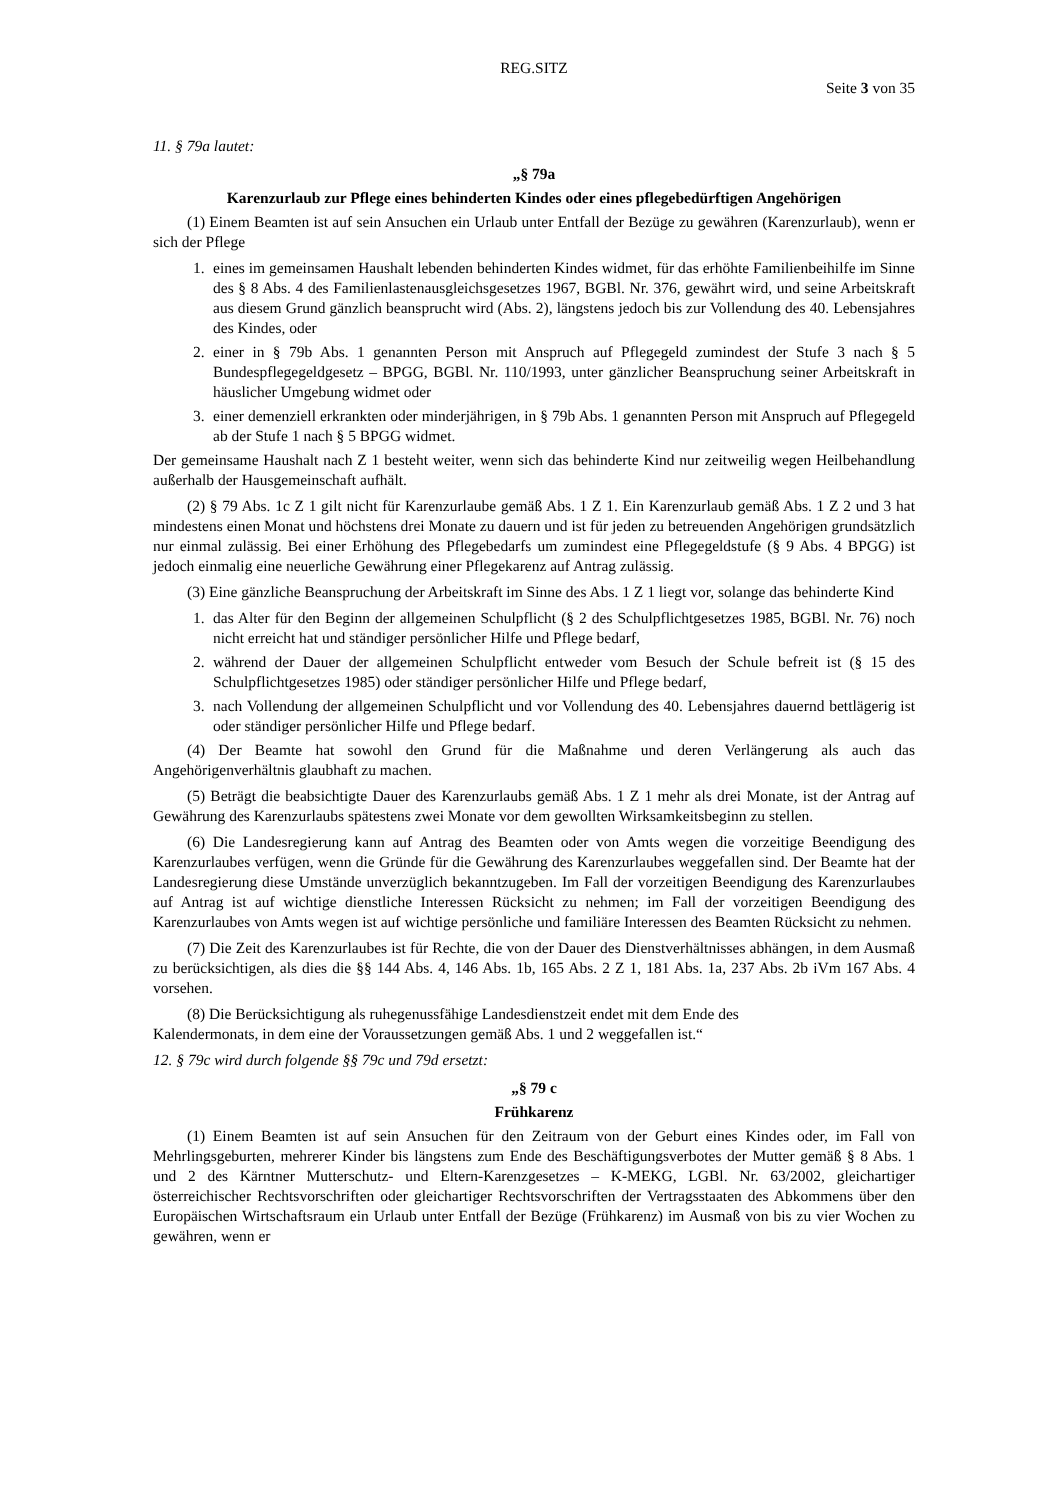REG.SITZ
Seite 3 von 35
11. § 79a lautet:
„§ 79a
Karenzurlaub zur Pflege eines behinderten Kindes oder eines pflegebedürftigen Angehörigen
(1) Einem Beamten ist auf sein Ansuchen ein Urlaub unter Entfall der Bezüge zu gewähren (Karenzurlaub), wenn er sich der Pflege
1. eines im gemeinsamen Haushalt lebenden behinderten Kindes widmet, für das erhöhte Familienbeihilfe im Sinne des § 8 Abs. 4 des Familienlastenausgleichsgesetzes 1967, BGBl. Nr. 376, gewährt wird, und seine Arbeitskraft aus diesem Grund gänzlich beansprucht wird (Abs. 2), längstens jedoch bis zur Vollendung des 40. Lebensjahres des Kindes, oder
2. einer in § 79b Abs. 1 genannten Person mit Anspruch auf Pflegegeld zumindest der Stufe 3 nach § 5 Bundespflegegeldgesetz – BPGG, BGBl. Nr. 110/1993, unter gänzlicher Beanspruchung seiner Arbeitskraft in häuslicher Umgebung widmet oder
3. einer demenziell erkrankten oder minderjährigen, in § 79b Abs. 1 genannten Person mit Anspruch auf Pflegegeld ab der Stufe 1 nach § 5 BPGG widmet.
Der gemeinsame Haushalt nach Z 1 besteht weiter, wenn sich das behinderte Kind nur zeitweilig wegen Heilbehandlung außerhalb der Hausgemeinschaft aufhält.
(2) § 79 Abs. 1c Z 1 gilt nicht für Karenzurlaube gemäß Abs. 1 Z 1. Ein Karenzurlaub gemäß Abs. 1 Z 2 und 3 hat mindestens einen Monat und höchstens drei Monate zu dauern und ist für jeden zu betreuenden Angehörigen grundsätzlich nur einmal zulässig. Bei einer Erhöhung des Pflegebedarfs um zumindest eine Pflegegeldstufe (§ 9 Abs. 4 BPGG) ist jedoch einmalig eine neuerliche Gewährung einer Pflegekarenz auf Antrag zulässig.
(3) Eine gänzliche Beanspruchung der Arbeitskraft im Sinne des Abs. 1 Z 1 liegt vor, solange das behinderte Kind
1. das Alter für den Beginn der allgemeinen Schulpflicht (§ 2 des Schulpflichtgesetzes 1985, BGBl. Nr. 76) noch nicht erreicht hat und ständiger persönlicher Hilfe und Pflege bedarf,
2. während der Dauer der allgemeinen Schulpflicht entweder vom Besuch der Schule befreit ist (§ 15 des Schulpflichtgesetzes 1985) oder ständiger persönlicher Hilfe und Pflege bedarf,
3. nach Vollendung der allgemeinen Schulpflicht und vor Vollendung des 40. Lebensjahres dauernd bettlägerig ist oder ständiger persönlicher Hilfe und Pflege bedarf.
(4) Der Beamte hat sowohl den Grund für die Maßnahme und deren Verlängerung als auch das Angehörigenverhältnis glaubhaft zu machen.
(5) Beträgt die beabsichtigte Dauer des Karenzurlaubs gemäß Abs. 1 Z 1 mehr als drei Monate, ist der Antrag auf Gewährung des Karenzurlaubs spätestens zwei Monate vor dem gewollten Wirksamkeitsbeginn zu stellen.
(6) Die Landesregierung kann auf Antrag des Beamten oder von Amts wegen die vorzeitige Beendigung des Karenzurlaubes verfügen, wenn die Gründe für die Gewährung des Karenzurlaubes weggefallen sind. Der Beamte hat der Landesregierung diese Umstände unverzüglich bekanntzugeben. Im Fall der vorzeitigen Beendigung des Karenzurlaubes auf Antrag ist auf wichtige dienstliche Interessen Rücksicht zu nehmen; im Fall der vorzeitigen Beendigung des Karenzurlaubes von Amts wegen ist auf wichtige persönliche und familiäre Interessen des Beamten Rücksicht zu nehmen.
(7) Die Zeit des Karenzurlaubes ist für Rechte, die von der Dauer des Dienstverhältnisses abhängen, in dem Ausmaß zu berücksichtigen, als dies die §§ 144 Abs. 4, 146 Abs. 1b, 165 Abs. 2 Z 1, 181 Abs. 1a, 237 Abs. 2b iVm 167 Abs. 4 vorsehen.
(8) Die Berücksichtigung als ruhegenussfähige Landesdienstzeit endet mit dem Ende des
Kalendermonats, in dem eine der Voraussetzungen gemäß Abs. 1 und 2 weggefallen ist.“
12. § 79c wird durch folgende §§ 79c und 79d ersetzt:
„§ 79 c
Frühkarenz
(1) Einem Beamten ist auf sein Ansuchen für den Zeitraum von der Geburt eines Kindes oder, im Fall von Mehrlingsgeburten, mehrerer Kinder bis längstens zum Ende des Beschäftigungsverbotes der Mutter gemäß § 8 Abs. 1 und 2 des Kärntner Mutterschutz- und Eltern-Karenzgesetzes – K-MEKG, LGBl. Nr. 63/2002, gleichartiger österreichischer Rechtsvorschriften oder gleichartiger Rechtsvorschriften der Vertragsstaaten des Abkommens über den Europäischen Wirtschaftsraum ein Urlaub unter Entfall der Bezüge (Frühkarenz) im Ausmaß von bis zu vier Wochen zu gewähren, wenn er